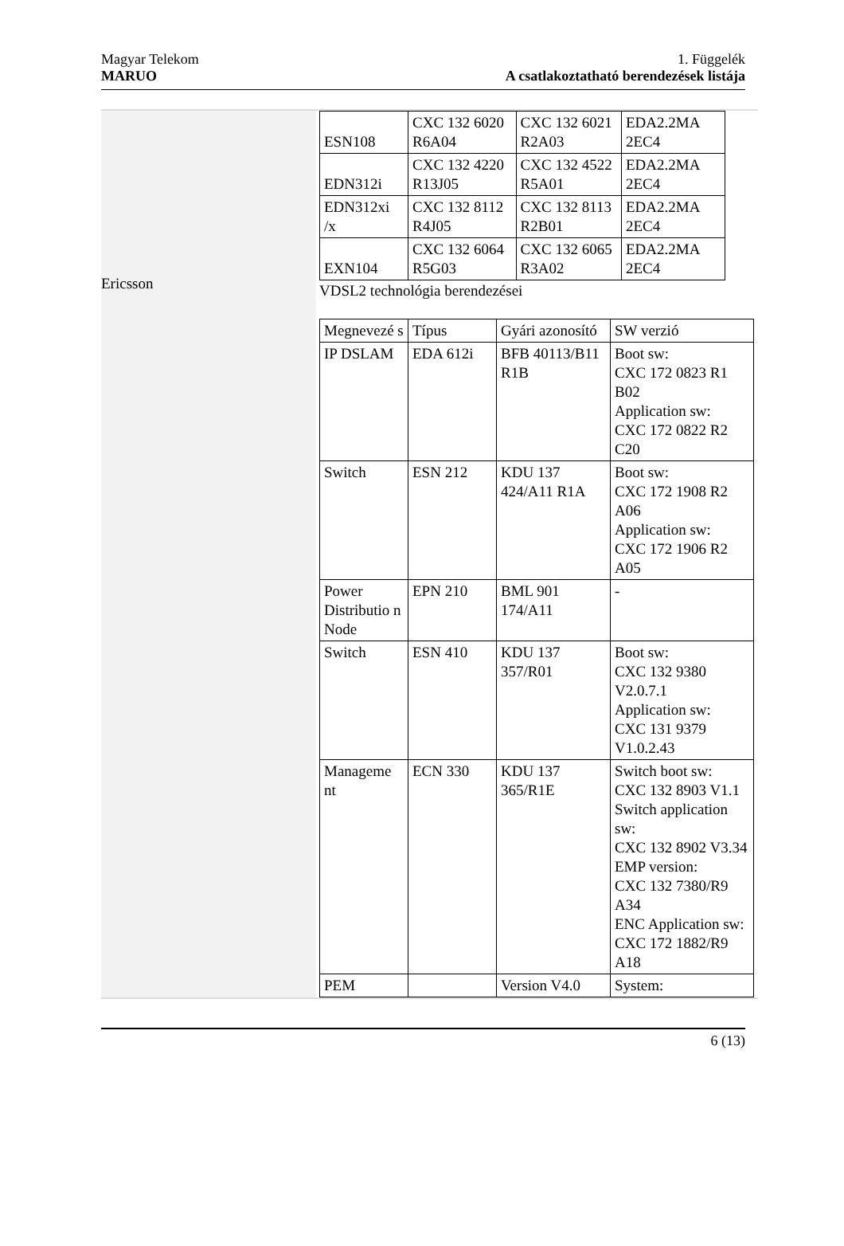Magyar Telekom
MARUO
1. Függelék
A csatlakoztatható berendezések listája
Ericsson
| ESN108 | CXC 132 6020 R6A04 | CXC 132 6021 R2A03 | EDA2.2MA 2EC4 |
| EDN312i | CXC 132 4220 R13J05 | CXC 132 4522 R5A01 | EDA2.2MA 2EC4 |
| EDN312xi /x | CXC 132 8112 R4J05 | CXC 132 8113 R2B01 | EDA2.2MA 2EC4 |
| EXN104 | CXC 132 6064 R5G03 | CXC 132 6065 R3A02 | EDA2.2MA 2EC4 |
VDSL2 technológia berendezései
| Megnevezé s | Típus | Gyári azonosító | SW verzió |
| IP DSLAM | EDA 612i | BFB 40113/B11 R1B | Boot sw: CXC 172 0823 R1 B02 Application sw: CXC 172 0822 R2 C20 |
| Switch | ESN 212 | KDU 137 424/A11 R1A | Boot sw: CXC 172 1908 R2 A06 Application sw: CXC 172 1906 R2 A05 |
| Power Distributio n Node | EPN 210 | BML 901 174/A11 | - |
| Switch | ESN 410 | KDU 137 357/R01 | Boot sw: CXC 132 9380 V2.0.7.1 Application sw: CXC 131 9379 V1.0.2.43 |
| Manageme nt | ECN 330 | KDU 137 365/R1E | Switch boot sw: CXC 132 8903 V1.1 Switch application sw: CXC 132 8902 V3.34 EMP version: CXC 132 7380/R9 A34 ENC Application sw: CXC 172 1882/R9 A18 |
| PEM | | Version V4.0 | System: |
6 (13)